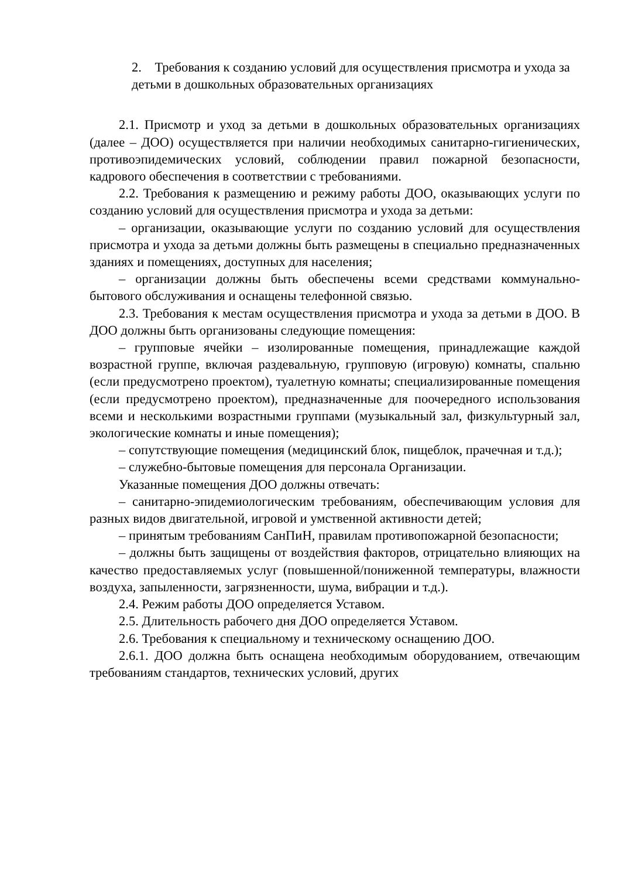2. Требования к созданию условий для осуществления присмотра и ухода за детьми в дошкольных образовательных организациях
2.1. Присмотр и уход за детьми в дошкольных образовательных организациях (далее – ДОО) осуществляется при наличии необходимых санитарно-гигиенических, противоэпидемических условий, соблюдении правил пожарной безопасности, кадрового обеспечения в соответствии с требованиями.
2.2. Требования к размещению и режиму работы ДОО, оказывающих услуги по созданию условий для осуществления присмотра и ухода за детьми:
– организации, оказывающие услуги по созданию условий для осуществления присмотра и ухода за детьми должны быть размещены в специально предназначенных зданиях и помещениях, доступных для населения;
– организации должны быть обеспечены всеми средствами коммунально-бытового обслуживания и оснащены телефонной связью.
2.3. Требования к местам осуществления присмотра и ухода за детьми в ДОО. В ДОО должны быть организованы следующие помещения:
– групповые ячейки – изолированные помещения, принадлежащие каждой возрастной группе, включая раздевальную, групповую (игровую) комнаты, спальню (если предусмотрено проектом), туалетную комнаты; специализированные помещения (если предусмотрено проектом), предназначенные для поочередного использования всеми и несколькими возрастными группами (музыкальный зал, физкультурный зал, экологические комнаты и иные помещения);
– сопутствующие помещения (медицинский блок, пищеблок, прачечная и т.д.);
– служебно-бытовые помещения для персонала Организации.
Указанные помещения ДОО должны отвечать:
– санитарно-эпидемиологическим требованиям, обеспечивающим условия для разных видов двигательной, игровой и умственной активности детей;
– принятым требованиям СанПиН, правилам противопожарной безопасности;
– должны быть защищены от воздействия факторов, отрицательно влияющих на качество предоставляемых услуг (повышенной/пониженной температуры, влажности воздуха, запыленности, загрязненности, шума, вибрации и т.д.).
2.4. Режим работы ДОО определяется Уставом.
2.5. Длительность рабочего дня ДОО определяется Уставом.
2.6. Требования к специальному и техническому оснащению ДОО.
2.6.1. ДОО должна быть оснащена необходимым оборудованием, отвечающим требованиям стандартов, технических условий, других